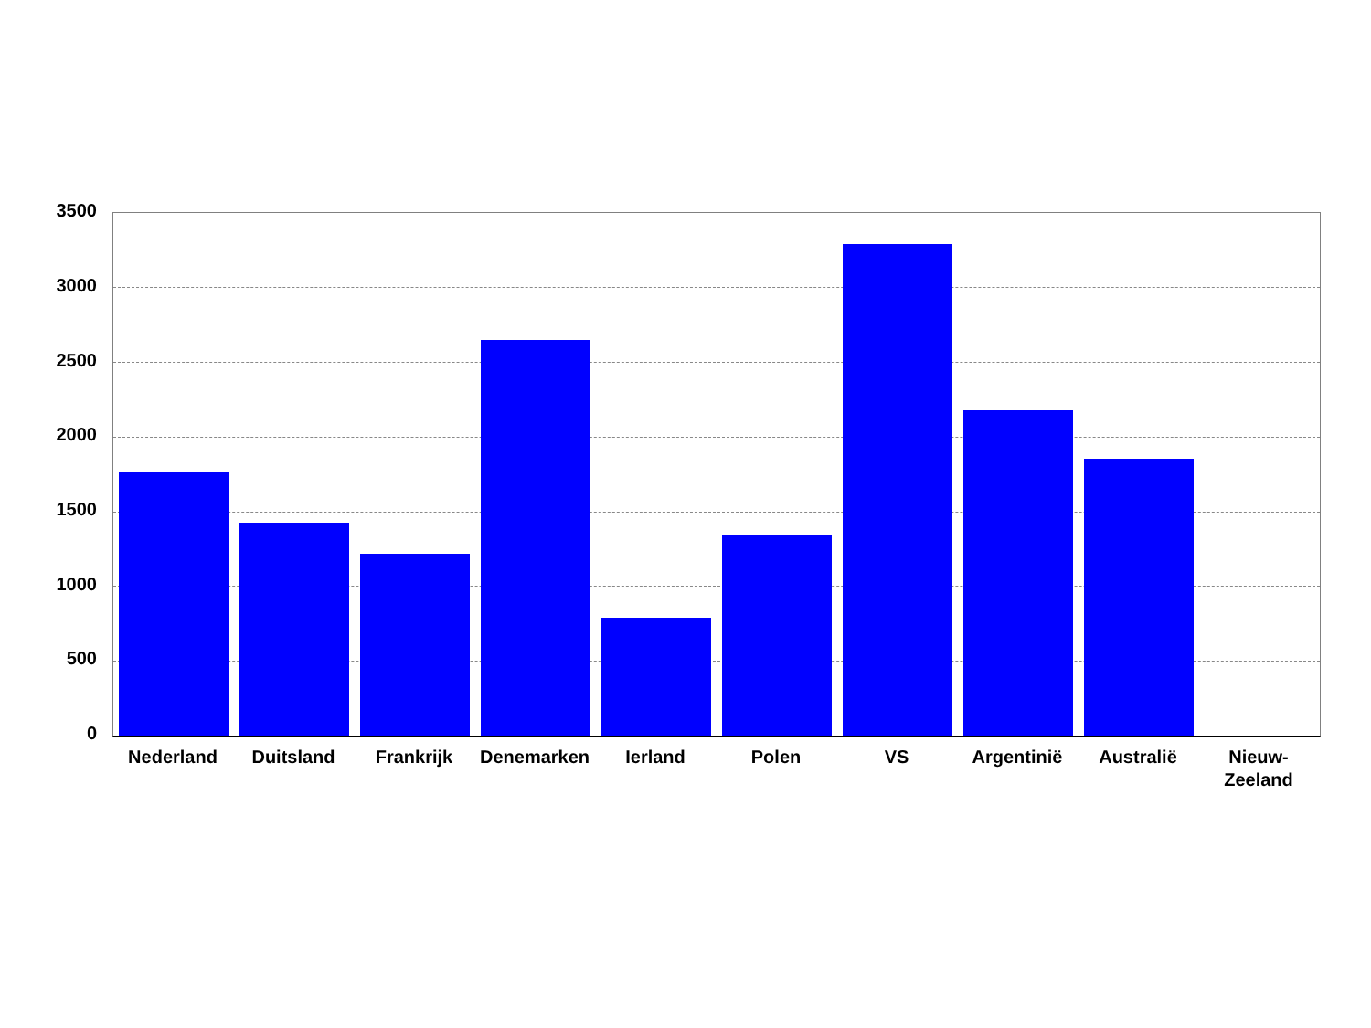3500
3000
2500
2000
1500
1000
500
0
Nederland Duitsland Frankrijk Denemarken Ierland Polen VS Argentinië Australië
Nieuw-
Zeeland